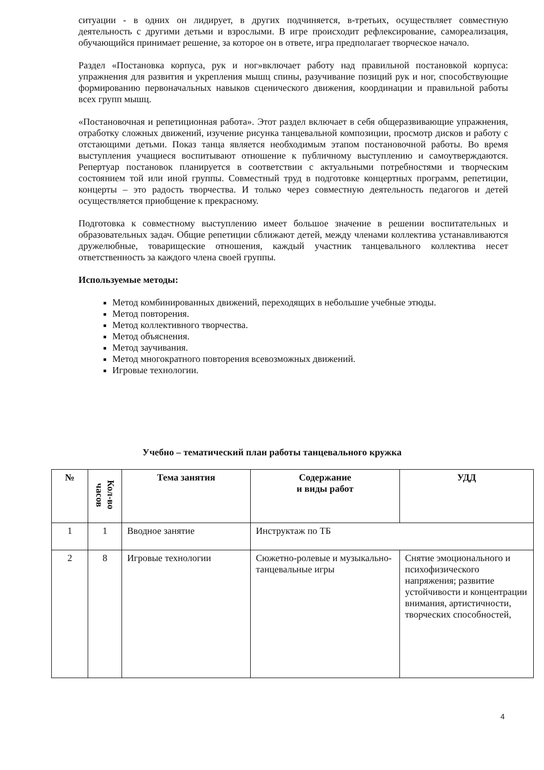ситуации - в одних он лидирует, в других подчиняется, в-третьих, осуществляет совместную деятельность с другими детьми и взрослыми. В игре происходит рефлексирование, самореализация, обучающийся принимает решение, за которое он в ответе, игра предполагает творческое начало.
Раздел «Постановка корпуса, рук и ног»включает работу над правильной постановкой корпуса: упражнения для развития и укрепления мышц спины, разучивание позиций рук и ног, способствующие формированию первоначальных навыков сценического движения, координации и правильной работы всех групп мышц.
«Постановочная и репетиционная работа». Этот раздел включает в себя общеразвивающие упражнения, отработку сложных движений, изучение рисунка танцевальной композиции, просмотр дисков и работу с отстающими детьми. Показ танца является необходимым этапом постановочной работы. Во время выступления учащиеся воспитывают отношение к публичному выступлению и самоутверждаются. Репертуар постановок планируется в соответствии с актуальными потребностями и творческим состоянием той или иной группы. Совместный труд в подготовке концертных программ, репетиции, концерты – это радость творчества. И только через совместную деятельность педагогов и детей осуществляется приобщение к прекрасному.
Подготовка к совместному выступлению имеет большое значение в решении воспитательных и образовательных задач. Общие репетиции сближают детей, между членами коллектива устанавливаются дружелюбные, товарищеские отношения, каждый участник танцевального коллектива несет ответственность за каждого члена своей группы.
Используемые методы:
Метод комбинированных движений, переходящих в небольшие учебные этюды.
Метод повторения.
Метод коллективного творчества.
Метод объяснения.
Метод заучивания.
Метод многократного повторения всевозможных движений.
Игровые технологии.
Учебно – тематический план работы танцевального кружка
| № | Кол-во часов | Тема занятия | Содержание и виды работ | УДД |
| --- | --- | --- | --- | --- |
| 1 | 1 | Вводное занятие | Инструктаж по ТБ | |
| 2 | 8 | Игровые технологии | Сюжетно-ролевые и музыкально-танцевальные игры | Снятие эмоционального и психофизического напряжения; развитие устойчивости и концентрации внимания, артистичности, творческих способностей, |
4